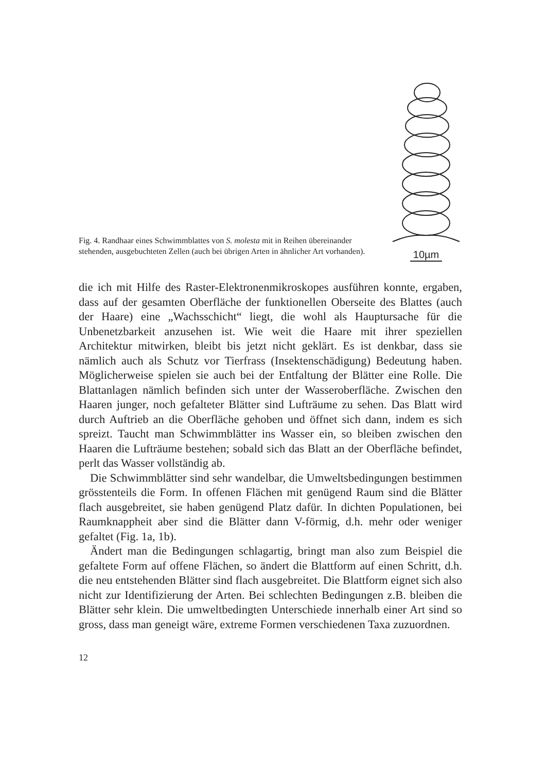Fig. 4. Randhaar eines Schwimmblattes von S. molesta mit in Reihen übereinander stehenden, ausgebuchteten Zellen (auch bei übrigen Arten in ähnlicher Art vorhanden).
10µm
die ich mit Hilfe des Raster-Elektronenmikroskopes ausführen konnte, ergaben, dass auf der gesamten Oberfläche der funktionellen Oberseite des Blattes (auch der Haare) eine „Wachsschicht“ liegt, die wohl als Hauptursache für die Unbenetzbarkeit anzusehen ist. Wie weit die Haare mit ihrer speziellen Architektur mitwirken, bleibt bis jetzt nicht geklärt. Es ist denkbar, dass sie nämlich auch als Schutz vor Tierfrass (Insektenschädigung) Bedeutung haben. Möglicherweise spielen sie auch bei der Entfaltung der Blätter eine Rolle. Die Blattanlagen nämlich befinden sich unter der Wasseroberfläche. Zwischen den Haaren junger, noch gefalteter Blätter sind Lufträume zu sehen. Das Blatt wird durch Auftrieb an die Oberfläche gehoben und öffnet sich dann, indem es sich spreizt. Taucht man Schwimmblätter ins Wasser ein, so bleiben zwischen den Haaren die Lufträume bestehen; sobald sich das Blatt an der Oberfläche befindet, perlt das Wasser vollständig ab.
Die Schwimmblätter sind sehr wandelbar, die Umweltsbedingungen bestimmen grösstenteils die Form. In offenen Flächen mit genügend Raum sind die Blätter flach ausgebreitet, sie haben genügend Platz dafür. In dichten Populationen, bei Raumknappheit aber sind die Blätter dann V-förmig, d.h. mehr oder weniger gefaltet (Fig. 1a, 1b).
Ändert man die Bedingungen schlagartig, bringt man also zum Beispiel die gefaltete Form auf offene Flächen, so ändert die Blattform auf einen Schritt, d.h. die neu entstehenden Blätter sind flach ausgebreitet. Die Blattform eignet sich also nicht zur Identifizierung der Arten. Bei schlechten Bedingungen z.B. bleiben die Blätter sehr klein. Die umweltbedingten Unterschiede innerhalb einer Art sind so gross, dass man geneigt wäre, extreme Formen verschiedenen Taxa zuzuordnen.
12